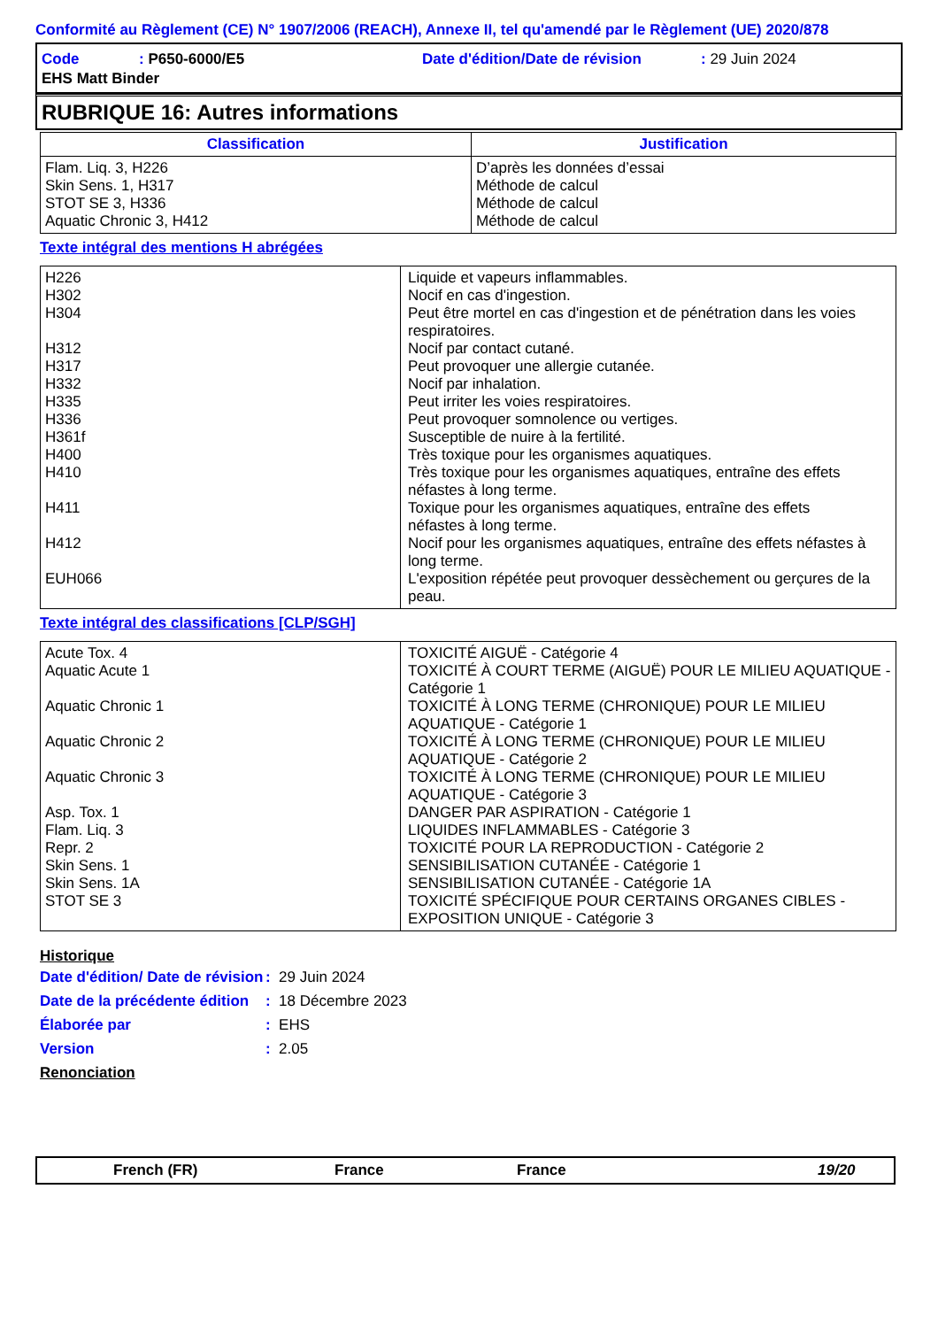Conformité au Règlement (CE) N° 1907/2006 (REACH), Annexe II, tel qu'amendé par le Règlement (UE) 2020/878
| Code | : P650-6000/E5 | Date d'édition/Date de révision | : 29 Juin 2024 |
| EHS Matt Binder | | | |
RUBRIQUE 16: Autres informations
| Classification | Justification |
| --- | --- |
| Flam. Liq. 3, H226 Skin Sens. 1, H317 STOT SE 3, H336 Aquatic Chronic 3, H412 | D’après les données d’essai Méthode de calcul Méthode de calcul Méthode de calcul |
Texte intégral des mentions H abrégées
| H226 H302 H304 H312 H317 H332 H335 H336 H361f H400 H410 H411 H412 EUH066 | Liquide et vapeurs inflammables. Nocif en cas d'ingestion. Peut être mortel en cas d'ingestion et de pénétration dans les voies respiratoires. Nocif par contact cutané. Peut provoquer une allergie cutanée. Nocif par inhalation. Peut irriter les voies respiratoires. Peut provoquer somnolence ou vertiges. Susceptible de nuire à la fertilité. Très toxique pour les organismes aquatiques. Très toxique pour les organismes aquatiques, entraîne des effets néfastes à long terme. Toxique pour les organismes aquatiques, entraîne des effets néfastes à long terme. Nocif pour les organismes aquatiques, entraîne des effets néfastes à long terme. L'exposition répétée peut provoquer dessèchement ou gerçures de la peau. |
Texte intégral des classifications [CLP/SGH]
| Acute Tox. 4 Aquatic Acute 1 Aquatic Chronic 1 Aquatic Chronic 2 Aquatic Chronic 3 Asp. Tox. 1 Flam. Liq. 3 Repr. 2 Skin Sens. 1 Skin Sens. 1A STOT SE 3 | TOXICITÉ AIGUË - Catégorie 4 TOXICITÉ À COURT TERME (AIGUË) POUR LE MILIEU AQUATIQUE - Catégorie 1 TOXICITÉ À LONG TERME (CHRONIQUE) POUR LE MILIEU AQUATIQUE - Catégorie 1 TOXICITÉ À LONG TERME (CHRONIQUE) POUR LE MILIEU AQUATIQUE - Catégorie 2 TOXICITÉ À LONG TERME (CHRONIQUE) POUR LE MILIEU AQUATIQUE - Catégorie 3 DANGER PAR ASPIRATION - Catégorie 1 LIQUIDES INFLAMMABLES - Catégorie 3 TOXICITÉ POUR LA REPRODUCTION - Catégorie 2 SENSIBILISATION CUTANÉE - Catégorie 1 SENSIBILISATION CUTANÉE - Catégorie 1A TOXICITÉ SPÉCIFIQUE POUR CERTAINS ORGANES CIBLES - EXPOSITION UNIQUE - Catégorie 3 |
Historique
| Date d'édition/ Date de révision | : 29 Juin 2024 |
| Date de la précédente édition | : 18 Décembre 2023 |
| Élaborée par | : EHS |
| Version | : 2.05 |
Renonciation
French (FR) France France 19/20